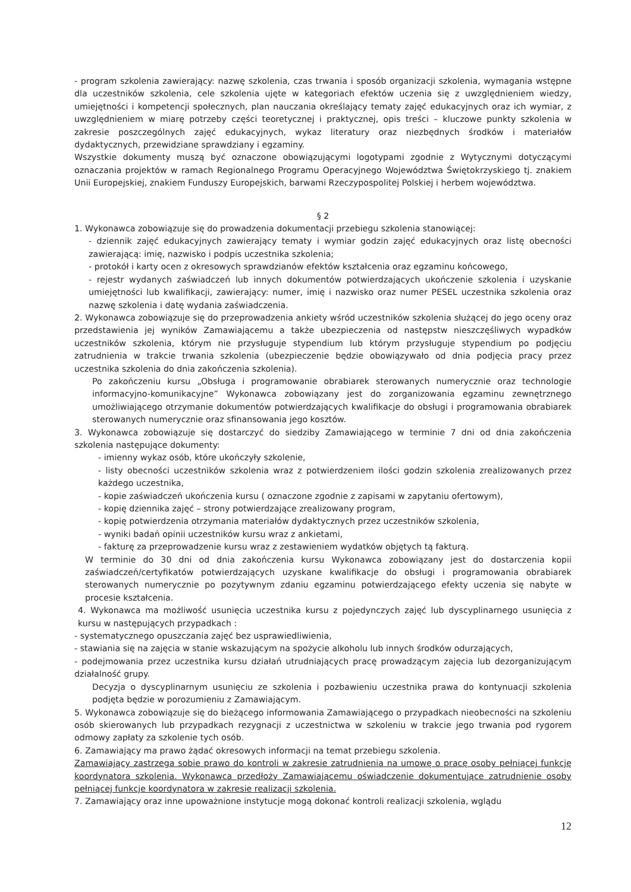- program szkolenia zawierający: nazwę szkolenia, czas trwania i sposób organizacji szkolenia, wymagania wstępne dla uczestników szkolenia, cele szkolenia ujęte w kategoriach efektów uczenia się z uwzględnieniem wiedzy, umiejętności i kompetencji społecznych, plan nauczania określający tematy zajęć edukacyjnych oraz ich wymiar, z uwzględnieniem w miarę potrzeby części teoretycznej i praktycznej, opis treści – kluczowe punkty szkolenia w zakresie poszczególnych zajęć edukacyjnych, wykaz literatury oraz niezbędnych środków i materiałów dydaktycznych, przewidziane sprawdziany i egzaminy.
Wszystkie dokumenty muszą być oznaczone obowiązującymi logotypami zgodnie z Wytycznymi dotyczącymi oznaczania projektów w ramach Regionalnego Programu Operacyjnego Województwa Świętokrzyskiego tj. znakiem Unii Europejskiej, znakiem Funduszy Europejskich, barwami Rzeczypospolitej Polskiej i herbem województwa.
§ 2
1. Wykonawca zobowiązuje się do prowadzenia dokumentacji przebiegu szkolenia stanowiącej:
- dziennik zajęć edukacyjnych zawierający tematy i wymiar godzin zajęć edukacyjnych oraz listę obecności zawierającą: imię, nazwisko i podpis uczestnika szkolenia;
- protokół i karty ocen z okresowych sprawdzianów efektów kształcenia oraz egzaminu końcowego,
- rejestr wydanych zaświadczeń lub innych dokumentów potwierdzających ukończenie szkolenia i uzyskanie umiejętności lub kwalifikacji, zawierający: numer, imię i nazwisko oraz numer PESEL uczestnika szkolenia oraz nazwę szkolenia i datę wydania zaświadczenia.
2. Wykonawca zobowiązuje się do przeprowadzenia ankiety wśród uczestników szkolenia służącej do jego oceny oraz przedstawienia jej wyników Zamawiającemu a także ubezpieczenia od następstw nieszczęśliwych wypadków uczestników szkolenia, którym nie przysługuje stypendium lub którym przysługuje stypendium po podjęciu zatrudnienia w trakcie trwania szkolenia (ubezpieczenie będzie obowiązywało od dnia podjęcia pracy przez uczestnika szkolenia do dnia zakończenia szkolenia).
Po zakończeniu kursu „Obsługa i programowanie obrabiarek sterowanych numerycznie oraz technologie informacyjno-komunikacyjne” Wykonawca zobowiązany jest do zorganizowania egzaminu zewnętrznego umożliwiającego otrzymanie dokumentów potwierdzających kwalifikacje do obsługi i programowania obrabiarek sterowanych numerycznie oraz sfinansowania jego kosztów.
3. Wykonawca zobowiązuje się dostarczyć do siedziby Zamawiającego w terminie 7 dni od dnia zakończenia szkolenia następujące dokumenty:
- imienny wykaz osób, które ukończyły szkolenie,
- listy obecności uczestników szkolenia wraz z potwierdzeniem ilości godzin szkolenia zrealizowanych przez każdego uczestnika,
- kopie zaświadczeń ukończenia kursu ( oznaczone zgodnie z zapisami w zapytaniu ofertowym),
- kopię dziennika zajęć – strony potwierdzające zrealizowany program,
- kopię potwierdzenia otrzymania materiałów dydaktycznych przez uczestników szkolenia,
- wyniki badań opinii uczestników kursu wraz z ankietami,
- fakturę za przeprowadzenie kursu wraz z zestawieniem wydatków objętych tą fakturą.
W terminie do 30 dni od dnia zakończenia kursu Wykonawca zobowiązany jest do dostarczenia kopii zaświadczeń/certyfikatów potwierdzających uzyskane kwalifikacje do obsługi i programowania obrabiarek sterowanych numerycznie po pozytywnym zdaniu egzaminu potwierdzającego efekty uczenia się nabyte w procesie kształcenia.
4. Wykonawca ma możliwość usunięcia uczestnika kursu z pojedynczych zajęć lub dyscyplinarnego usunięcia z kursu w następujących przypadkach :
- systematycznego opuszczania zajęć bez usprawiedliwienia,
- stawiania się na zajęcia w stanie wskazującym na spożycie alkoholu lub innych środków odurzających,
- podejmowania przez uczestnika kursu działań utrudniających pracę prowadzącym zajęcia lub dezorganizującym działalność grupy.
Decyzja o dyscyplinarnym usunięciu ze szkolenia i pozbawieniu uczestnika prawa do kontynuacji szkolenia podjęta będzie w porozumieniu z Zamawiającym.
5. Wykonawca zobowiązuje się do bieżącego informowania Zamawiającego o przypadkach nieobecności na szkoleniu osób skierowanych lub przypadkach rezygnacji z uczestnictwa w szkoleniu w trakcie jego trwania pod rygorem odmowy zapłaty za szkolenie tych osób.
6. Zamawiający ma prawo żądać okresowych informacji na temat przebiegu szkolenia.
Zamawiający zastrzega sobie prawo do kontroli w zakresie zatrudnienia na umowę o pracę osoby pełniącej funkcję koordynatora szkolenia. Wykonawca przedłoży Zamawiającemu oświadczenie dokumentujące zatrudnienie osoby pełniącej funkcje koordynatora w zakresie realizacji szkolenia.
7. Zamawiający oraz inne upoważnione instytucje mogą dokonać kontroli realizacji szkolenia, wglądu
12